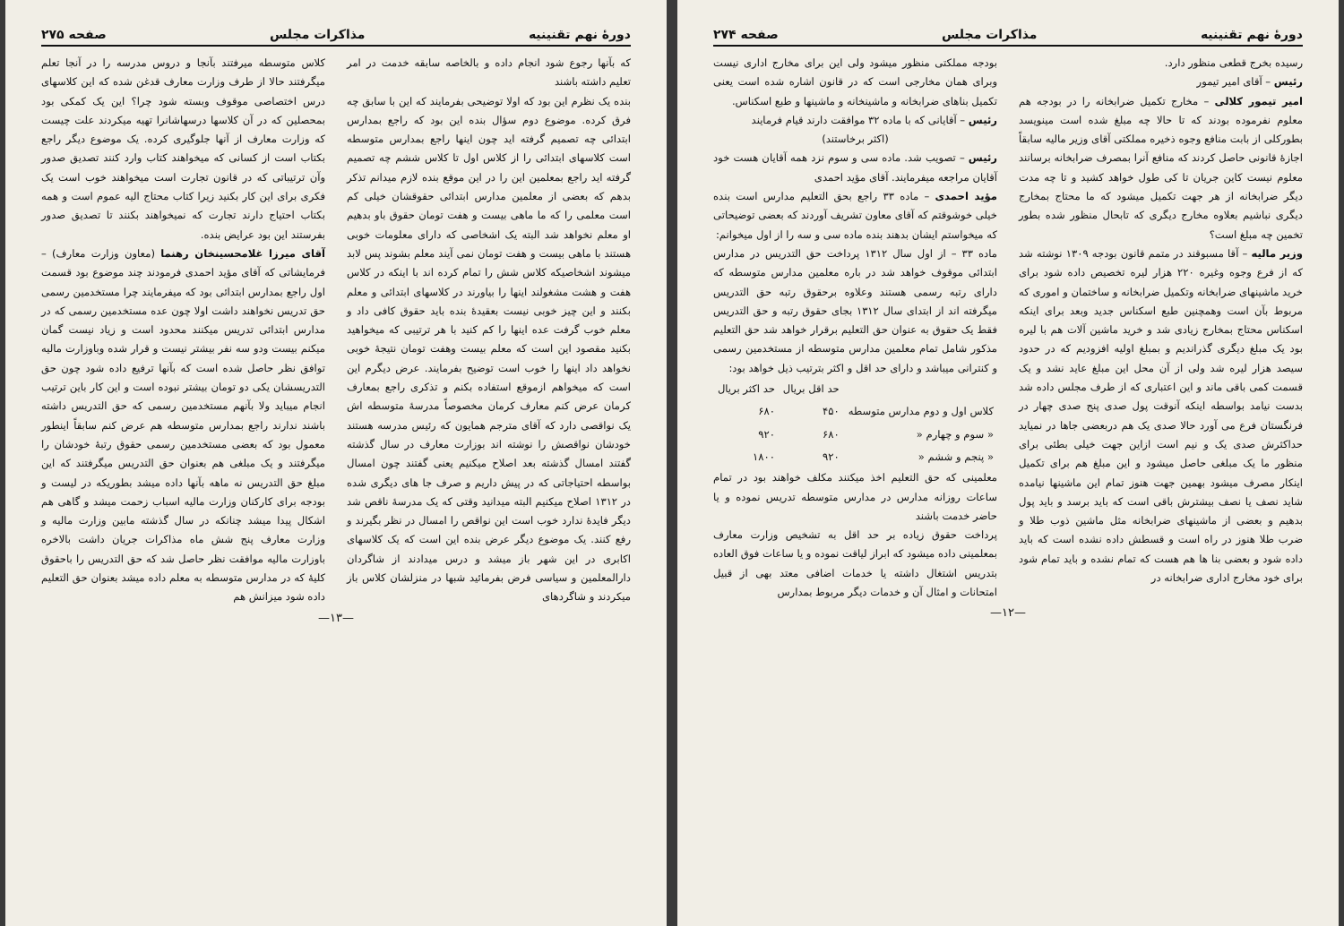دورهٔ نهم تقنینیه مذاکرات مجلس صفحه ۲۷۴
رسیده بخرج قطعی منظور دارد.
رئیس – آقای امیر تیمور
امیر تیمور کلالی – مخارج تکمیل ضرابخانه را در بودجه هم معلوم نفرموده بودند که تا حالا چه مبلغ شده است مینویسد بطورکلی از بابت منافع وجوه ذخیره مملکتی آقای وزیر مالیه سابقاً اجازهٔ قانونی حاصل کردند که منافع آنرا بمصرف ضرابخانه برسانند معلوم نیست کاین جریان تا کی طول خواهد کشید و تا چه مدت دیگر ضرابخانه از هر جهت تکمیل میشود که ما محتاج بمخارج دیگری نباشیم بعلاوه مخارج دیگری که تابحال منظور شده بطور تخمین چه مبلغ است؟
وزیر مالیه – آقا مسبوقند در متمم قانون بودجه ۱۳۰۹ نوشته شد که از فرع وجوه وغیره ۲۲۰ هزار لیره تخصیص داده شود برای خرید ماشینهای ضرابخانه وتکمیل ضرابخانه و ساختمان و اموری که مربوط بآن است وهمچنین طبع اسکناس جدید وبعد برای اینکه اسکناس محتاج بمخارج زیادی شد و خرید ماشین آلات هم با لیره بود یک مبلغ دیگری گذراندیم و بمبلغ اولیه افزودیم که در حدود سیصد هزار لیره شد ولی از آن محل این مبلغ عاید نشد و یک قسمت کمی باقی ماند و این اعتباری که از طرف مجلس داده شد بدست نیامد بواسطه اینکه آنوقت پول صدی پنج صدی چهار در فرنگستان فرع می آورد حالا صدی یک هم دربعضی جاها در نمیاید حداکثرش صدی یک و نیم است ازاین جهت خیلی بطئی برای منظور ما یک مبلغی حاصل میشود و این مبلغ هم برای تکمیل اینکار مصرف میشود بهمین جهت هنوز تمام این ماشینها نیامده شاید نصف یا نصف بیشترش باقی است که باید برسد و باید پول بدهیم و بعضی از ماشینهای ضرابخانه مثل ماشین ذوب طلا و ضرب طلا هنوز در راه است و قسطش داده نشده است که باید داده شود و بعضی بنا ها هم هست که تمام نشده و باید تمام شود برای خود مخارج اداری ضرابخانه در
بودجه مملکتی منظور میشود ولی این برای مخارج اداری نیست وبرای همان مخارجی است که در قانون اشاره شده است یعنی تکمیل بناهای ضرابخانه و ماشینخانه و ماشینها و طبع اسکناس.
رئیس – آقایانی که با ماده ۳۲ موافقت دارند قیام فرمایند
(اکثر برخاستند)
رئیس – تصویب شد. ماده سی و سوم نزد همه آقایان هست خود آقایان مراجعه میفرمایند. آقای مؤید احمدی
مؤید احمدی – ماده ۳۳ راجع بحق التعلیم مدارس است بنده خیلی خوشوقتم که آقای معاون تشریف آوردند که بعضی توضیحاتی که میخواستم ایشان بدهند بنده ماده سی و سه را از اول میخوانم:
ماده ۳۳ – از اول سال ۱۳۱۲ پرداخت حق التدریس در مدارس ابتدائی موقوف خواهد شد در باره معلمین مدارس متوسطه که دارای رتبه رسمی هستند وعلاوه برحقوق رتبه حق التدریس میگرفته اند از ابتدای سال ۱۳۱۲ بجای حقوق رتبه و حق التدریس فقط یک حقوق به عنوان حق التعلیم برقرار خواهد شد حق التعلیم مذکور شامل تمام معلمین مدارس متوسطه از مستخدمین رسمی و کنترانی میباشد و دارای حد اقل و اکثر بترتیب ذیل خواهد بود:
| | حد اقل بریال | حد اکثر بریال |
| --- | --- | --- |
| کلاس اول و دوم مدارس متوسطه | ۴۵۰ | ۶۸۰ |
| « سوم و چهارم « | ۶۸۰ | ۹۲۰ |
| « پنجم و ششم « | ۹۲۰ | ۱۸۰۰ |
معلمینی که حق التعلیم اخذ میکنند مکلف خواهند بود در تمام ساعات روزانه مدارس در مدارس متوسطه تدریس نموده و یا حاضر خدمت باشند
پرداخت حقوق زیاده بر حد اقل به تشخیص وزارت معارف بمعلمینی داده میشود که ابراز لیاقت نموده و یا ساعات فوق العاده بتدریس اشتغال داشته یا خدمات اضافی معتد بهی از قبیل امتحانات و امثال آن و خدمات دیگر مربوط بمدارس
—۱۲—
دورهٔ نهم تقنینیه مذاکرات مجلس صفحه ۲۷۵
که بآنها رجوع شود انجام داده و بالخاصه سابقه خدمت در امر تعلیم داشته باشند
بنده یک نظرم این بود که اولا توضیحی بفرمایند که این با سابق چه فرق کرده. موضوع دوم سؤال بنده این بود که راجع بمدارس ابتدائی چه تصمیم گرفته اید چون اینها راجع بمدارس متوسطه است کلاسهای ابتدائی را از کلاس اول تا کلاس ششم چه تصمیم گرفته اید راجع بمعلمین این را در این موقع بنده لازم میدانم تذکر بدهم که بعضی از معلمین مدارس ابتدائی حقوقشان خیلی کم است معلمی را که ما ماهی بیست و هفت تومان حقوق باو بدهیم او معلم نخواهد شد البته یک اشخاصی که دارای معلومات خوبی هستند با ماهی بیست و هفت تومان نمی آیند معلم بشوند پس لابد میشوند اشخاصیکه کلاس شش را تمام کرده اند با اینکه در کلاس هفت و هشت مشغولند اینها را بیاورند در کلاسهای ابتدائی و معلم بکنند و این چیز خوبی نیست بعقیدهٔ بنده باید حقوق کافی داد و معلم خوب گرفت عده اینها را کم کنید با هر ترتیبی که میخواهید بکنید مقصود این است که معلم بیست وهفت تومان نتیجهٔ خوبی نخواهد داد اینها را خوب است توضیح بفرمایند. عرض دیگرم این است که میخواهم ازموقع استفاده بکنم و تذکری راجع بمعارف کرمان عرض کنم معارف کرمان مخصوصاً مدرسهٔ متوسطه اش یک نواقصی دارد که آقای مترجم همایون که رئیس مدرسه هستند خودشان نواقصش را نوشته اند بوزارت معارف در سال گذشته گفتند امسال گذشته بعد اصلاح میکنیم یعنی گفتند چون امسال بواسطه احتیاجاتی که در پیش داریم و صرف جا های دیگری شده در ۱۳۱۲ اصلاح میکنیم البته میدانید وقتی که یک مدرسهٔ ناقص شد دیگر فایدهٔ ندارد خوب است این نواقص را امسال در نظر بگیرند و رفع کنند. یک موضوع دیگر عرض بنده این است که یک کلاسهای اکابری در این شهر باز میشد و درس میدادند از شاگردان دارالمعلمین و سیاسی فرض بفرمائید شبها در منزلشان کلاس باز میکردند و شاگردهای
کلاس متوسطه میرفتند بآنجا و دروس مدرسه را در آنجا تعلم میگرفتند حالا از طرف وزارت معارف قدغن شده که این کلاسهای درس اختصاصی موقوف وبسته شود چرا؟ این یک کمکی بود بمحصلین که در آن کلاسها درسهاشانرا تهیه میکردند علت چیست که وزارت معارف از آنها جلوگیری کرده. یک موضوع دیگر راجع بکتاب است از کسانی که میخواهند کتاب وارد کنند تصدیق صدور وآن ترتیباتی که در قانون تجارت است میخواهند خوب است یک فکری برای این کار بکنید زیرا کتاب محتاج الیه عموم است و همه بکتاب احتیاج دارند تجارت که نمیخواهند بکنند تا تصدیق صدور بفرستند این بود عرایض بنده.
آقای میرزا غلامحسینخان رهنما (معاون وزارت معارف) – فرمایشاتی که آقای مؤید احمدی فرمودند چند موضوع بود قسمت اول راجع بمدارس ابتدائی بود که میفرمایند چرا مستخدمین رسمی حق تدریس نخواهند داشت اولا چون عده مستخدمین رسمی که در مدارس ابتدائی تدریس میکنند محدود است و زیاد نیست گمان میکنم بیست ودو سه نفر بیشتر نیست و قرار شده وباوزارت مالیه توافق نظر حاصل شده است که بآنها ترفیع داده شود چون حق التدریسشان یکی دو تومان بیشتر نبوده است و این کار باین ترتیب انجام میباید ولا بآنهم مستخدمین رسمی که حق التدریس داشته باشند ندارند راجع بمدارس متوسطه هم عرض کنم سابقاً اینطور معمول بود که بعضی مستخدمین رسمی حقوق رتبهٔ خودشان را میگرفتند و یک مبلغی هم بعنوان حق التدریس میگرفتند که این مبلغ حق التدریس نه ماهه بآنها داده میشد بطوریکه در لیست و بودجه برای کارکنان وزارت مالیه اسباب زحمت میشد و گاهی هم اشکال پیدا میشد چنانکه در سال گذشته مابین وزارت مالیه و وزارت معارف پنج شش ماه مذاکرات جریان داشت بالاخره باوزارت مالیه موافقت نظر حاصل شد که حق التدریس را باحقوق کلیهٔ که در مدارس متوسطه به معلم داده میشد بعنوان حق التعلیم داده شود میزانش هم
—۱۳—